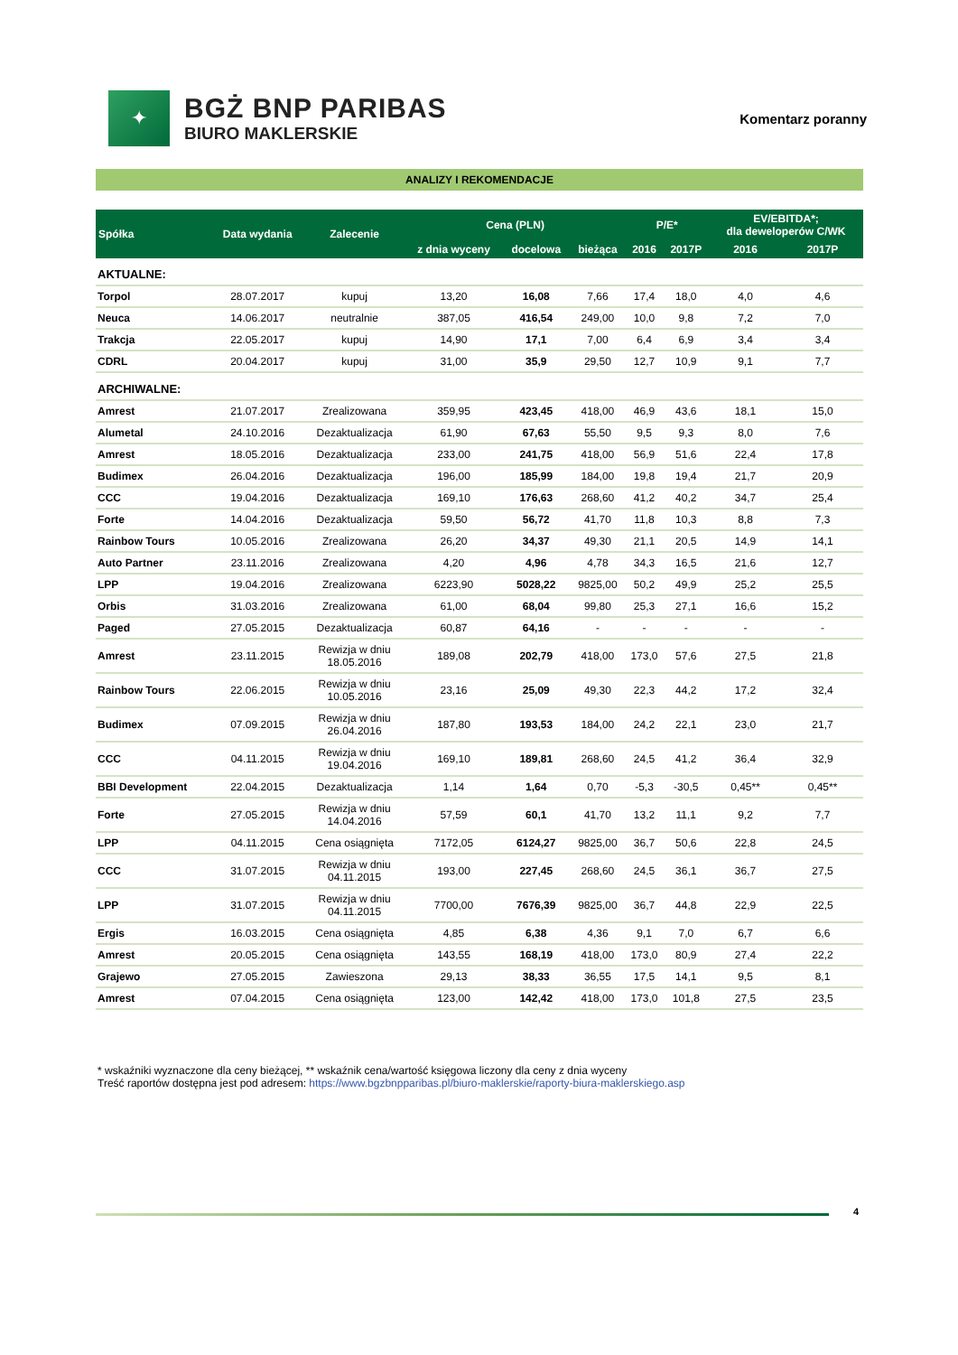✦
BGŻ BNP PARIBAS
BIURO MAKLERSKIE
Komentarz poranny
ANALIZY I REKOMENDACJE
| Spółka | Data wydania | Zalecenie | Cena (PLN) | | | P/E* | | EV/EBITDA*; dla deweloperów C/WK | |
| --- | --- | --- | --- | --- | --- | --- | --- | --- | --- |
| | | | z dnia wyceny | docelowa | bieżąca | 2016 | 2017P | 2016 | 2017P |
| AKTUALNE: | | | | | | | | | |
| Torpol | 28.07.2017 | kupuj | 13,20 | 16,08 | 7,66 | 17,4 | 18,0 | 4,0 | 4,6 |
| Neuca | 14.06.2017 | neutralnie | 387,05 | 416,54 | 249,00 | 10,0 | 9,8 | 7,2 | 7,0 |
| Trakcja | 22.05.2017 | kupuj | 14,90 | 17,1 | 7,00 | 6,4 | 6,9 | 3,4 | 3,4 |
| CDRL | 20.04.2017 | kupuj | 31,00 | 35,9 | 29,50 | 12,7 | 10,9 | 9,1 | 7,7 |
| ARCHIWALNE: | | | | | | | | | |
| Amrest | 21.07.2017 | Zrealizowana | 359,95 | 423,45 | 418,00 | 46,9 | 43,6 | 18,1 | 15,0 |
| Alumetal | 24.10.2016 | Dezaktualizacja | 61,90 | 67,63 | 55,50 | 9,5 | 9,3 | 8,0 | 7,6 |
| Amrest | 18.05.2016 | Dezaktualizacja | 233,00 | 241,75 | 418,00 | 56,9 | 51,6 | 22,4 | 17,8 |
| Budimex | 26.04.2016 | Dezaktualizacja | 196,00 | 185,99 | 184,00 | 19,8 | 19,4 | 21,7 | 20,9 |
| CCC | 19.04.2016 | Dezaktualizacja | 169,10 | 176,63 | 268,60 | 41,2 | 40,2 | 34,7 | 25,4 |
| Forte | 14.04.2016 | Dezaktualizacja | 59,50 | 56,72 | 41,70 | 11,8 | 10,3 | 8,8 | 7,3 |
| Rainbow Tours | 10.05.2016 | Zrealizowana | 26,20 | 34,37 | 49,30 | 21,1 | 20,5 | 14,9 | 14,1 |
| Auto Partner | 23.11.2016 | Zrealizowana | 4,20 | 4,96 | 4,78 | 34,3 | 16,5 | 21,6 | 12,7 |
| LPP | 19.04.2016 | Zrealizowana | 6223,90 | 5028,22 | 9825,00 | 50,2 | 49,9 | 25,2 | 25,5 |
| Orbis | 31.03.2016 | Zrealizowana | 61,00 | 68,04 | 99,80 | 25,3 | 27,1 | 16,6 | 15,2 |
| Paged | 27.05.2015 | Dezaktualizacja | 60,87 | 64,16 | - | - | - | - | - |
| Amrest | 23.11.2015 | Rewizja w dniu 18.05.2016 | 189,08 | 202,79 | 418,00 | 173,0 | 57,6 | 27,5 | 21,8 |
| Rainbow Tours | 22.06.2015 | Rewizja w dniu 10.05.2016 | 23,16 | 25,09 | 49,30 | 22,3 | 44,2 | 17,2 | 32,4 |
| Budimex | 07.09.2015 | Rewizja w dniu 26.04.2016 | 187,80 | 193,53 | 184,00 | 24,2 | 22,1 | 23,0 | 21,7 |
| CCC | 04.11.2015 | Rewizja w dniu 19.04.2016 | 169,10 | 189,81 | 268,60 | 24,5 | 41,2 | 36,4 | 32,9 |
| BBI Development | 22.04.2015 | Dezaktualizacja | 1,14 | 1,64 | 0,70 | -5,3 | -30,5 | 0,45** | 0,45** |
| Forte | 27.05.2015 | Rewizja w dniu 14.04.2016 | 57,59 | 60,1 | 41,70 | 13,2 | 11,1 | 9,2 | 7,7 |
| LPP | 04.11.2015 | Cena osiągnięta | 7172,05 | 6124,27 | 9825,00 | 36,7 | 50,6 | 22,8 | 24,5 |
| CCC | 31.07.2015 | Rewizja w dniu 04.11.2015 | 193,00 | 227,45 | 268,60 | 24,5 | 36,1 | 36,7 | 27,5 |
| LPP | 31.07.2015 | Rewizja w dniu 04.11.2015 | 7700,00 | 7676,39 | 9825,00 | 36,7 | 44,8 | 22,9 | 22,5 |
| Ergis | 16.03.2015 | Cena osiągnięta | 4,85 | 6,38 | 4,36 | 9,1 | 7,0 | 6,7 | 6,6 |
| Amrest | 20.05.2015 | Cena osiągnięta | 143,55 | 168,19 | 418,00 | 173,0 | 80,9 | 27,4 | 22,2 |
| Grajewo | 27.05.2015 | Zawieszona | 29,13 | 38,33 | 36,55 | 17,5 | 14,1 | 9,5 | 8,1 |
| Amrest | 07.04.2015 | Cena osiągnięta | 123,00 | 142,42 | 418,00 | 173,0 | 101,8 | 27,5 | 23,5 |
* wskaźniki wyznaczone dla ceny bieżącej, ** wskaźnik cena/wartość księgowa liczony dla ceny z dnia wyceny
Treść raportów dostępna jest pod adresem: https://www.bgzbnpparibas.pl/biuro-maklerskie/raporty-biura-maklerskiego.asp
4